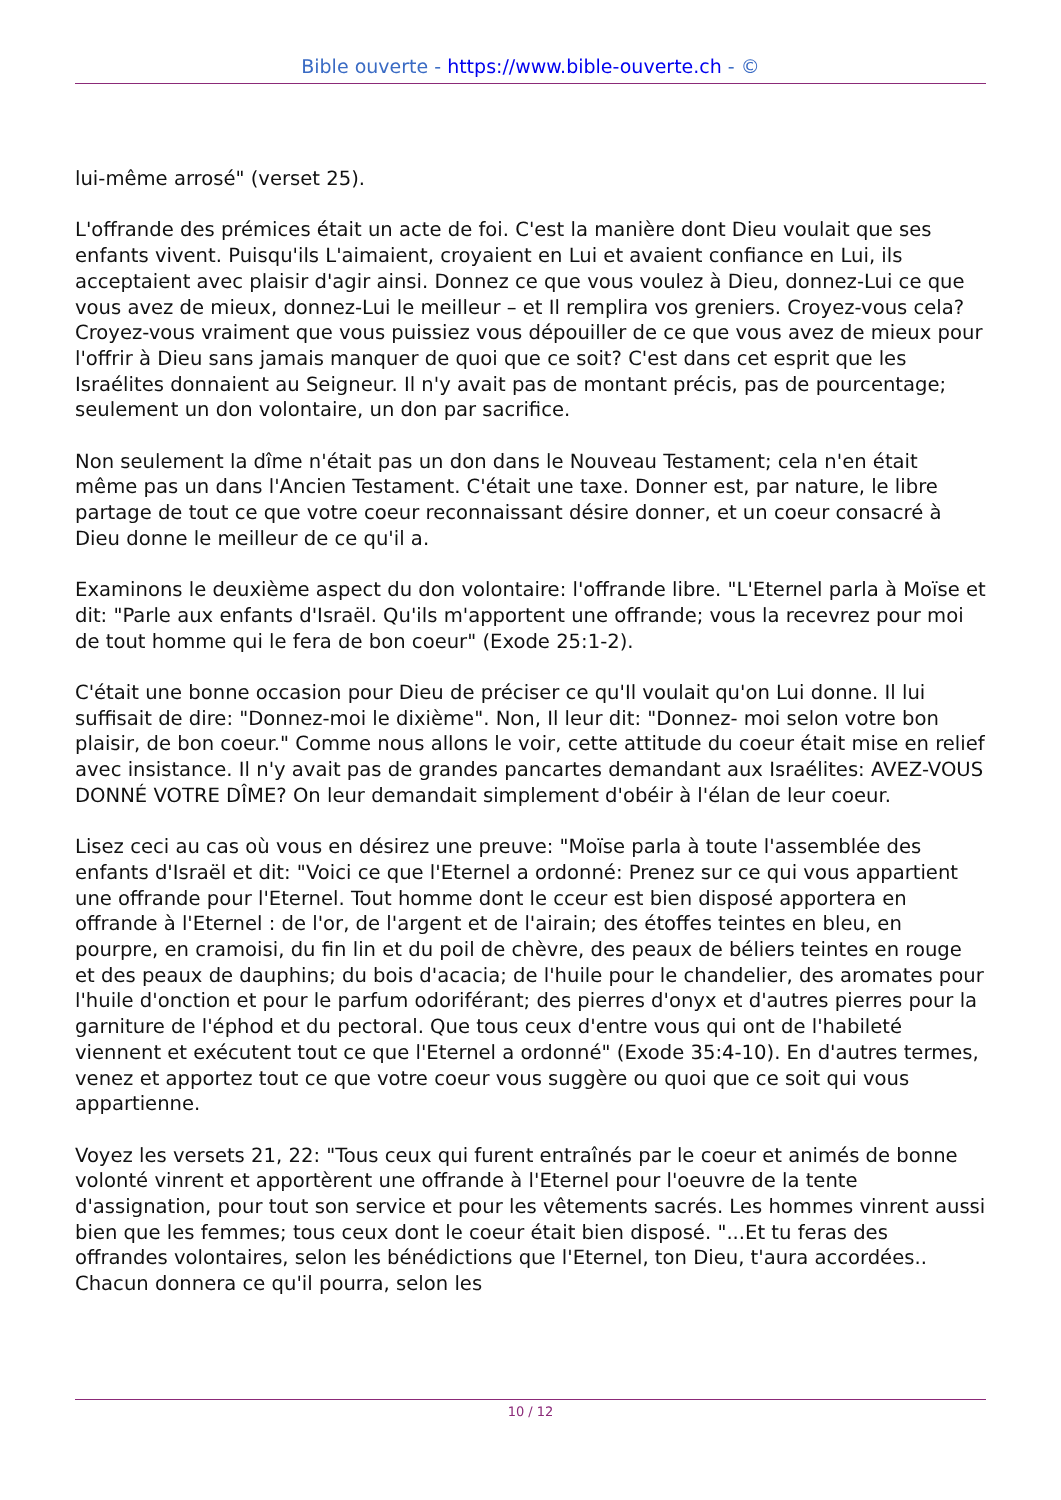Bible ouverte - https://www.bible-ouverte.ch - ©
lui-même arrosé" (verset 25).
L'offrande des prémices était un acte de foi. C'est la manière dont Dieu voulait que ses enfants vivent. Puisqu'ils L'aimaient, croyaient en Lui et avaient confiance en Lui, ils acceptaient avec plaisir d'agir ainsi. Donnez ce que vous voulez à Dieu, donnez-Lui ce que vous avez de mieux, donnez-Lui le meilleur – et Il remplira vos greniers. Croyez-vous cela? Croyez-vous vraiment que vous puissiez vous dépouiller de ce que vous avez de mieux pour l'offrir à Dieu sans jamais manquer de quoi que ce soit? C'est dans cet esprit que les Israélites donnaient au Seigneur. Il n'y avait pas de montant précis, pas de pourcentage; seulement un don volontaire, un don par sacrifice.
Non seulement la dîme n'était pas un don dans le Nouveau Testament; cela n'en était même pas un dans l'Ancien Testament. C'était une taxe. Donner est, par nature, le libre partage de tout ce que votre coeur reconnaissant désire donner, et un coeur consacré à Dieu donne le meilleur de ce qu'il a.
Examinons le deuxième aspect du don volontaire: l'offrande libre. "L'Eternel parla à Moïse et dit: "Parle aux enfants d'Israël. Qu'ils m'apportent une offrande; vous la recevrez pour moi de tout homme qui le fera de bon coeur" (Exode 25:1-2).
C'était une bonne occasion pour Dieu de préciser ce qu'Il voulait qu'on Lui donne. Il lui suffisait de dire: "Donnez-moi le dixième". Non, Il leur dit: "Donnez- moi selon votre bon plaisir, de bon coeur." Comme nous allons le voir, cette attitude du coeur était mise en relief avec insistance. Il n'y avait pas de grandes pancartes demandant aux Israélites: AVEZ-VOUS DONNÉ VOTRE DÎME? On leur demandait simplement d'obéir à l'élan de leur coeur.
Lisez ceci au cas où vous en désirez une preuve: "Moïse parla à toute l'assemblée des enfants d'Israël et dit: "Voici ce que l'Eternel a ordonné: Prenez sur ce qui vous appartient une offrande pour l'Eternel. Tout homme dont le cceur est bien disposé apportera en offrande à l'Eternel : de l'or, de l'argent et de l'airain; des étoffes teintes en bleu, en pourpre, en cramoisi, du fin lin et du poil de chèvre, des peaux de béliers teintes en rouge et des peaux de dauphins; du bois d'acacia; de l'huile pour le chandelier, des aromates pour l'huile d'onction et pour le parfum odoriférant; des pierres d'onyx et d'autres pierres pour la garniture de l'éphod et du pectoral. Que tous ceux d'entre vous qui ont de l'habileté viennent et exécutent tout ce que l'Eternel a ordonné" (Exode 35:4-10). En d'autres termes, venez et apportez tout ce que votre coeur vous suggère ou quoi que ce soit qui vous appartienne.
Voyez les versets 21, 22: "Tous ceux qui furent entraînés par le coeur et animés de bonne volonté vinrent et apportèrent une offrande à l'Eternel pour l'oeuvre de la tente d'assignation, pour tout son service et pour les vêtements sacrés. Les hommes vinrent aussi bien que les femmes; tous ceux dont le coeur était bien disposé. "...Et tu feras des offrandes volontaires, selon les bénédictions que l'Eternel, ton Dieu, t'aura accordées.. Chacun donnera ce qu'il pourra, selon les
10 / 12